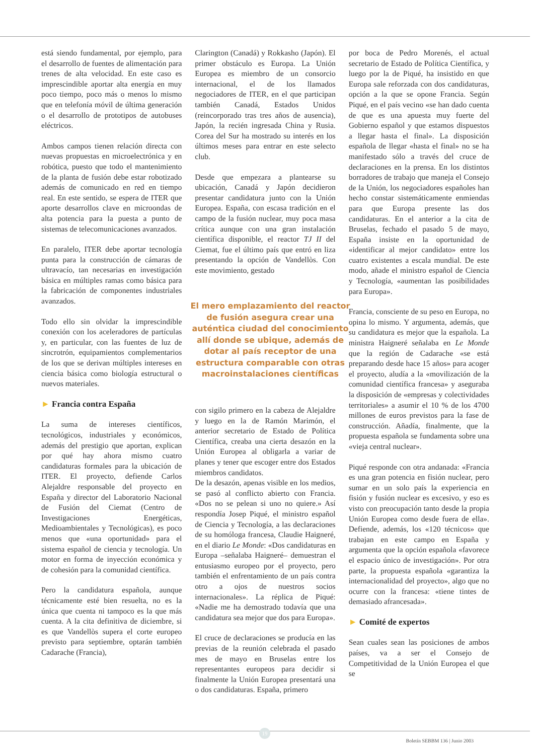está siendo fundamental, por ejemplo, para el desarrollo de fuentes de alimentación para trenes de alta velocidad. En este caso es imprescindible aportar alta energía en muy poco tiempo, poco más o menos lo mismo que en telefonía móvil de última generación o el desarrollo de prototipos de autobuses eléctricos.
Ambos campos tienen relación directa con nuevas propuestas en microelectrónica y en robótica, puesto que todo el mantenimiento de la planta de fusión debe estar robotizado además de comunicado en red en tiempo real. En este sentido, se espera de ITER que aporte desarrollos clave en microondas de alta potencia para la puesta a punto de sistemas de telecomunicaciones avanzados.
En paralelo, ITER debe aportar tecnología punta para la construcción de cámaras de ultravacío, tan necesarias en investigación básica en múltiples ramas como básica para la fabricación de componentes industriales avanzados.
Todo ello sin olvidar la imprescindible conexión con los aceleradores de partículas y, en particular, con las fuentes de luz de sincrotrón, equipamientos complementarios de los que se derivan múltiples intereses en ciencia básica como biología estructural o nuevos materiales.
► Francia contra España
La suma de intereses científicos, tecnológicos, industriales y económicos, además del prestigio que aportan, explican por qué hay ahora mismo cuatro candidaturas formales para la ubicación de ITER. El proyecto, defiende Carlos Alejaldre responsable del proyecto en España y director del Laboratorio Nacional de Fusión del Ciemat (Centro de Investigaciones Energéticas, Medioambientales y Tecnológicas), es poco menos que «una oportunidad» para el sistema español de ciencia y tecnología. Un motor en forma de inyección económica y de cohesión para la comunidad científica.
Pero la candidatura española, aunque técnicamente esté bien resuelta, no es la única que cuenta ni tampoco es la que más cuenta. A la cita definitiva de diciembre, si es que Vandellòs supera el corte europeo previsto para septiembre, optarán también Cadarache (Francia),
Clarington (Canadá) y Rokkasho (Japón). El primer obstáculo es Europa. La Unión Europea es miembro de un consorcio internacional, el de los llamados negociadores de ITER, en el que participan también Canadá, Estados Unidos (reincorporado tras tres años de ausencia), Japón, la recién ingresada China y Rusia. Corea del Sur ha mostrado su interés en los últimos meses para entrar en este selecto club.
Desde que empezara a plantearse su ubicación, Canadá y Japón decidieron presentar candidatura junto con la Unión Europea. España, con escasa tradición en el campo de la fusión nuclear, muy poca masa crítica aunque con una gran instalación científica disponible, el reactor TJ II del Ciemat, fue el último país que entró en liza presentando la opción de Vandellòs. Con este movimiento, gestado
El mero emplazamiento del reactor de fusión asegura crear una auténtica ciudad del conocimiento allí donde se ubique, además de dotar al país receptor de una estructura comparable con otras macroinstalaciones científicas
con sigilo primero en la cabeza de Alejaldre y luego en la de Ramón Marimón, el anterior secretario de Estado de Política Científica, creaba una cierta desazón en la Unión Europea al obligarla a variar de planes y tener que escoger entre dos Estados miembros candidatos.
De la desazón, apenas visible en los medios, se pasó al conflicto abierto con Francia. «Dos no se pelean si uno no quiere.» Así respondía Josep Piqué, el ministro español de Ciencia y Tecnología, a las declaraciones de su homóloga francesa, Claudie Haigneré, en el diario Le Monde: «Dos candidaturas en Europa –señalaba Haigneré– demuestran el entusiasmo europeo por el proyecto, pero también el enfrentamiento de un país contra otro a ojos de nuestros socios internacionales». La réplica de Piqué: «Nadie me ha demostrado todavía que una candidatura sea mejor que dos para Europa».
El cruce de declaraciones se producía en las previas de la reunión celebrada el pasado mes de mayo en Bruselas entre los representantes europeos para decidir si finalmente la Unión Europea presentará una o dos candidaturas. España, primero
por boca de Pedro Morenés, el actual secretario de Estado de Política Científica, y luego por la de Piqué, ha insistido en que Europa sale reforzada con dos candidaturas, opción a la que se opone Francia. Según Piqué, en el país vecino «se han dado cuenta de que es una apuesta muy fuerte del Gobierno español y que estamos dispuestos a llegar hasta el final». La disposición española de llegar «hasta el final» no se ha manifestado sólo a través del cruce de declaraciones en la prensa. En los distintos borradores de trabajo que maneja el Consejo de la Unión, los negociadores españoles han hecho constar sistemáticamente enmiendas para que Europa presente las dos candidaturas. En el anterior a la cita de Bruselas, fechado el pasado 5 de mayo, España insiste en la oportunidad de «identificar al mejor candidato» entre los cuatro existentes a escala mundial. De este modo, añade el ministro español de Ciencia y Tecnología, «aumentan las posibilidades para Europa».
Francia, consciente de su peso en Europa, no opina lo mismo. Y argumenta, además, que su candidatura es mejor que la española. La ministra Haigneré señalaba en Le Monde que la región de Cadarache «se está preparando desde hace 15 años» para acoger el proyecto, aludía a la «movilización de la comunidad científica francesa» y aseguraba la disposición de «empresas y colectividades territoriales» a asumir el 10 % de los 4700 millones de euros previstos para la fase de construcción. Añadía, finalmente, que la propuesta española se fundamenta sobre una «vieja central nuclear».
Piqué responde con otra andanada: «Francia es una gran potencia en fisión nuclear, pero sumar en un solo país la experiencia en fisión y fusión nuclear es excesivo, y eso es visto con preocupación tanto desde la propia Unión Europea como desde fuera de ella». Defiende, además, los «120 técnicos» que trabajan en este campo en España y argumenta que la opción española «favorece el espacio único de investigación». Por otra parte, la propuesta española «garantiza la internacionalidad del proyecto», algo que no ocurre con la francesa: «tiene tintes de demasiado afrancesada».
► Comité de expertos
Sean cuales sean las posiciones de ambos países, va a ser el Consejo de Competitividad de la Unión Europea el que se
19
Boletín SEBBM 136 | Junio 2003